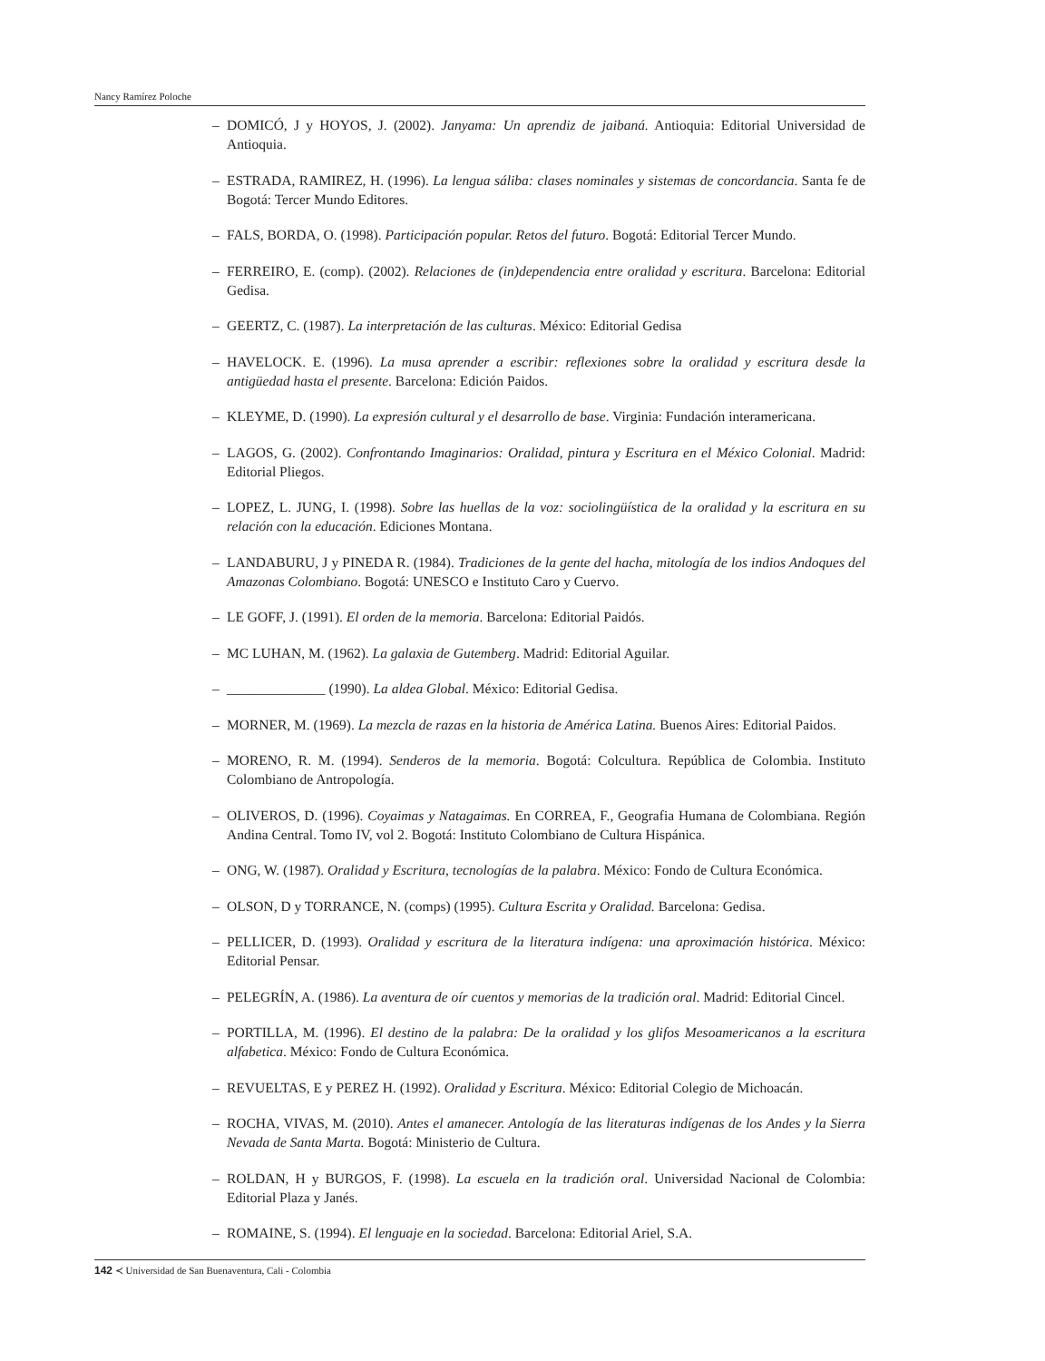Nancy Ramírez Poloche
– DOMICÓ, J y HOYOS, J. (2002). Janyama: Un aprendiz de jaibaná. Antioquia: Editorial Universidad de Antioquia.
– ESTRADA, RAMIREZ, H. (1996). La lengua sáliba: clases nominales y sistemas de concordancia. Santa fe de Bogotá: Tercer Mundo Editores.
– FALS, BORDA, O. (1998). Participación popular. Retos del futuro. Bogotá: Editorial Tercer Mundo.
– FERREIRO, E. (comp). (2002). Relaciones de (in)dependencia entre oralidad y escritura. Barcelona: Editorial Gedisa.
– GEERTZ, C. (1987). La interpretación de las culturas. México: Editorial Gedisa
– HAVELOCK. E. (1996). La musa aprender a escribir: reflexiones sobre la oralidad y escritura desde la antigüedad hasta el presente. Barcelona: Edición Paidos.
– KLEYME, D. (1990). La expresión cultural y el desarrollo de base. Virginia: Fundación interamericana.
– LAGOS, G. (2002). Confrontando Imaginarios: Oralidad, pintura y Escritura en el México Colonial. Madrid: Editorial Pliegos.
– LOPEZ, L. JUNG, I. (1998). Sobre las huellas de la voz: sociolingüística de la oralidad y la escritura en su relación con la educación. Ediciones Montana.
– LANDABURU, J y PINEDA R. (1984). Tradiciones de la gente del hacha, mitología de los indios Andoques del Amazonas Colombiano. Bogotá: UNESCO e Instituto Caro y Cuervo.
– LE GOFF, J. (1991). El orden de la memoria. Barcelona: Editorial Paidós.
– MC LUHAN, M. (1962). La galaxia de Gutemberg. Madrid: Editorial Aguilar.
– ______________ (1990). La aldea Global. México: Editorial Gedisa.
– MORNER, M. (1969). La mezcla de razas en la historia de América Latina. Buenos Aires: Editorial Paidos.
– MORENO, R. M. (1994). Senderos de la memoria. Bogotá: Colcultura. República de Colombia. Instituto Colombiano de Antropología.
– OLIVEROS, D. (1996). Coyaimas y Natagaimas. En CORREA, F., Geografia Humana de Colombiana. Región Andina Central. Tomo IV, vol 2. Bogotá: Instituto Colombiano de Cultura Hispánica.
– ONG, W. (1987). Oralidad y Escritura, tecnologías de la palabra. México: Fondo de Cultura Económica.
– OLSON, D y TORRANCE, N. (comps) (1995). Cultura Escrita y Oralidad. Barcelona: Gedisa.
– PELLICER, D. (1993). Oralidad y escritura de la literatura indígena: una aproximación histórica. México: Editorial Pensar.
– PELEGRÍN, A. (1986). La aventura de oír cuentos y memorias de la tradición oral. Madrid: Editorial Cincel.
– PORTILLA, M. (1996). El destino de la palabra: De la oralidad y los glifos Mesoamericanos a la escritura alfabetica. México: Fondo de Cultura Económica.
– REVUELTAS, E y PEREZ H. (1992). Oralidad y Escritura. México: Editorial Colegio de Michoacán.
– ROCHA, VIVAS, M. (2010). Antes el amanecer. Antología de las literaturas indígenas de los Andes y la Sierra Nevada de Santa Marta. Bogotá: Ministerio de Cultura.
– ROLDAN, H y BURGOS, F. (1998). La escuela en la tradición oral. Universidad Nacional de Colombia: Editorial Plaza y Janés.
– ROMAINE, S. (1994). El lenguaje en la sociedad. Barcelona: Editorial Ariel, S.A.
142 ≺ Universidad de San Buenaventura, Cali - Colombia